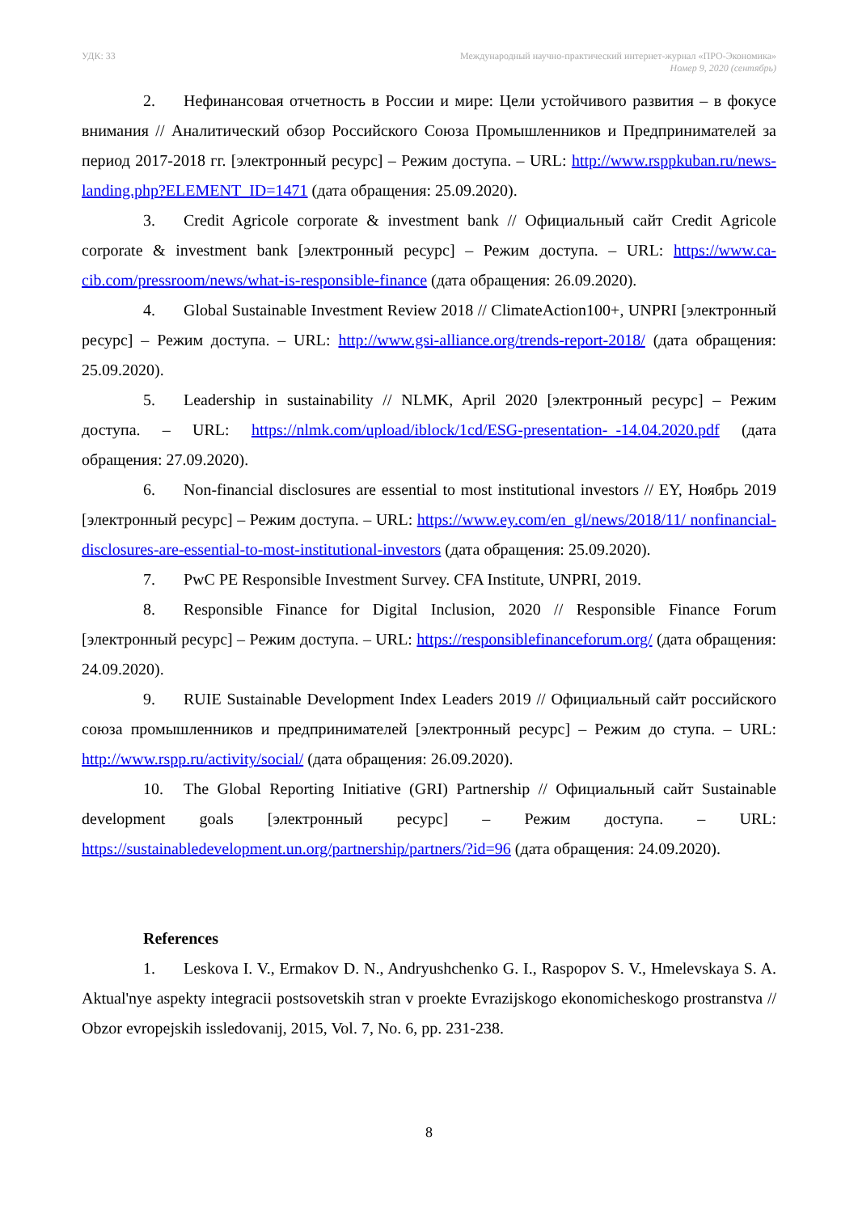УДК: 33 Международный научно-практический интернет-журнал «ПРО-Экономика»
Номер 9, 2020 (сентябрь)
2. Нефинансовая отчетность в России и мире: Цели устойчивого развития – в фокусе внимания // Аналитический обзор Российского Союза Промышленников и Предпринимателей за период 2017-2018 гг. [электронный ресурс] – Режим доступа. – URL: http://www.rsppkuban.ru/news-landing.php?ELEMENT_ID=1471 (дата обращения: 25.09.2020).
3. Credit Agricole corporate & investment bank // Официальный сайт Credit Agricole corporate & investment bank [электронный ресурс] – Режим доступа. – URL: https://www.ca-cib.com/pressroom/news/what-is-responsible-finance (дата обращения: 26.09.2020).
4. Global Sustainable Investment Review 2018 // ClimateAction100+, UNPRI [электронный ресурс] – Режим доступа. – URL: http://www.gsi-alliance.org/trends-report-2018/ (дата обращения: 25.09.2020).
5. Leadership in sustainability // NLMK, April 2020 [электронный ресурс] – Режим доступа. – URL: https://nlmk.com/upload/iblock/1cd/ESG-presentation-_-14.04.2020.pdf (дата обращения: 27.09.2020).
6. Non-financial disclosures are essential to most institutional investors // EY, Ноябрь 2019 [электронный ресурс] – Режим доступа. – URL: https://www.ey.com/en_gl/news/2018/11/ nonfinancial-disclosures-are-essential-to-most-institutional-investors (дата обращения: 25.09.2020).
7. PwC PE Responsible Investment Survey. CFA Institute, UNPRI, 2019.
8. Responsible Finance for Digital Inclusion, 2020 // Responsible Finance Forum [электронный ресурс] – Режим доступа. – URL: https://responsiblefinanceforum.org/ (дата обращения: 24.09.2020).
9. RUIE Sustainable Development Index Leaders 2019 // Официальный сайт российского союза промышленников и предпринимателей [электронный ресурс] – Режим до ступа. – URL: http://www.rspp.ru/activity/social/ (дата обращения: 26.09.2020).
10. The Global Reporting Initiative (GRI) Partnership // Официальный сайт Sustainable development goals [электронный ресурс] – Режим доступа. – URL: https://sustainabledevelopment.un.org/partnership/partners/?id=96 (дата обращения: 24.09.2020).
References
1. Leskova I. V., Ermakov D. N., Andryushchenko G. I., Raspopov S. V., Hmelevskaya S. A. Aktual'nye aspekty integracii postsovetskih stran v proekte Evrazijskogo ekonomicheskogo prostranstva // Obzor evropejskih issledovanij, 2015, Vol. 7, No. 6, pp. 231-238.
8